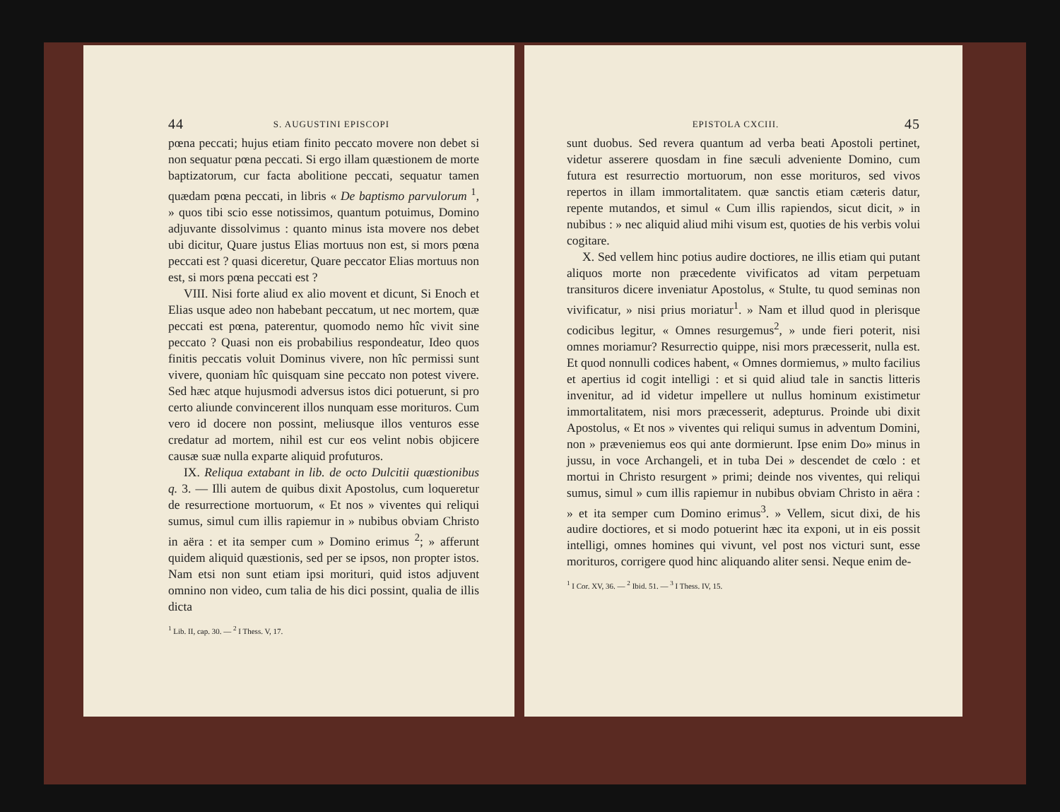44 S. AUGUSTINI EPISCOPI
pœna peccati; hujus etiam finito peccato movere non debet si non sequatur pœna peccati. Si ergo illam quæstionem de morte baptizatorum, cur facta abolitione peccati, sequatur tamen quædam pœna peccati, in libris « De baptismo parvulorum <sup>1</sup>, » quos tibi scio esse notissimos, quantum potuimus, Domino adjuvante dissolvimus : quanto minus ista movere nos debet ubi dicitur, Quare justus Elias mortuus non est, si mors pœna peccati est ? quasi diceretur, Quare peccator Elias mortuus non est, si mors pœna peccati est ?
VIII. Nisi forte aliud ex alio movent et dicunt, Si Enoch et Elias usque adeo non habebant peccatum, ut nec mortem, quæ peccati est pœna, paterentur, quomodo nemo hîc vivit sine peccato ? Quasi non eis probabilius respondeatur, Ideo quos finitis peccatis voluit Dominus vivere, non hîc permissi sunt vivere, quoniam hîc quisquam sine peccato non potest vivere. Sed hæc atque hujusmodi adversus istos dici potuerunt, si pro certo aliunde convincerent illos nunquam esse morituros. Cum vero id docere non possint, meliusque illos venturos esse credatur ad mortem, nihil est cur eos velint nobis objicere causæ suæ nulla exparte aliquid profuturos.
IX. Reliqua extabant in lib. de octo Dulcitii quæstionibus q. 3. — Illi autem de quibus dixit Apostolus, cum loqueretur de resurrectione mortuorum, « Et nos » viventes qui reliqui sumus, simul cum illis rapiemur in » nubibus obviam Christo in aëra : et ita semper cum » Domino erimus <sup>2</sup>; » afferunt quidem aliquid quæstionis, sed per se ipsos, non propter istos. Nam etsi non sunt etiam ipsi morituri, quid istos adjuvent omnino non video, cum talia de his dici possint, qualia de illis dicta
<sup>1</sup> Lib. II, cap. 30. — <sup>2</sup> I Thess. V, 17.
EPISTOLA CXCIII. 45
sunt duobus. Sed revera quantum ad verba beati Apostoli pertinet, videtur asserere quosdam in fine sæculi adveniente Domino, cum futura est resurrectio mortuorum, non esse morituros, sed vivos repertos in illam immortalitatem. quæ sanctis etiam cæteris datur, repente mutandos, et simul « Cum illis rapiendos, sicut dicit, » in nubibus : » nec aliquid aliud mihi visum est, quoties de his verbis volui cogitare.
X. Sed vellem hinc potius audire doctiores, ne illis etiam qui putant aliquos morte non præcedente vivificatos ad vitam perpetuam transituros dicere inveniatur Apostolus, « Stulte, tu quod seminas non vivificatur, » nisi prius moriatur<sup>1</sup>. » Nam et illud quod in plerisque codicibus legitur, « Omnes resurgemus<sup>2</sup>, » unde fieri poterit, nisi omnes moriamur? Resurrectio quippe, nisi mors præcesserit, nulla est. Et quod nonnulli codices habent, « Omnes dormiemus, » multo facilius et apertius id cogit intelligi : et si quid aliud tale in sanctis litteris invenitur, ad id videtur impellere ut nullus hominum existimetur immortalitatem, nisi mors præcesserit, adepturus. Proinde ubi dixit Apostolus, « Et nos » viventes qui reliqui sumus in adventum Domini, non » præveniemus eos qui ante dormierunt. Ipse enim Do» minus in jussu, in voce Archangeli, et in tuba Dei » descendet de cœlo : et mortui in Christo resurgent » primi; deinde nos viventes, qui reliqui sumus, simul » cum illis rapiemur in nubibus obviam Christo in aëra : » et ita semper cum Domino erimus<sup>3</sup>. » Vellem, sicut dixi, de his audire doctiores, et si modo potuerint hæc ita exponi, ut in eis possit intelligi, omnes homines qui vivunt, vel post nos victuri sunt, esse morituros, corrigere quod hinc aliquando aliter sensi. Neque enim de-
<sup>1</sup> I Cor. XV, 36. — <sup>2</sup> Ibid. 51. — <sup>3</sup> I Thess. IV, 15.